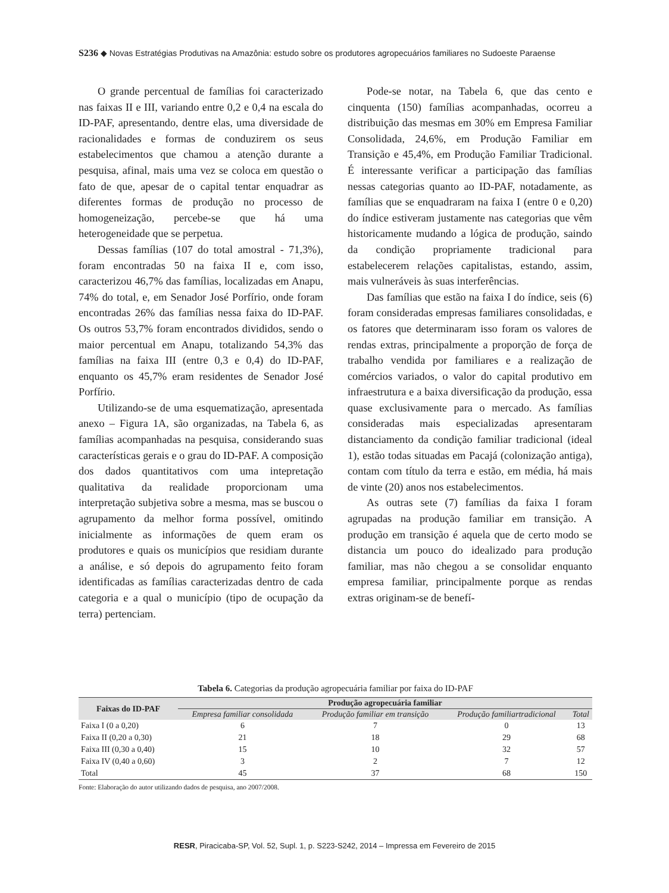S236 ◆ Novas Estratégias Produtivas na Amazônia: estudo sobre os produtores agropecuários familiares no Sudoeste Paraense
O grande percentual de famílias foi caracterizado nas faixas II e III, variando entre 0,2 e 0,4 na escala do ID-PAF, apresentando, dentre elas, uma diversidade de racionalidades e formas de conduzirem os seus estabelecimentos que chamou a atenção durante a pesquisa, afinal, mais uma vez se coloca em questão o fato de que, apesar de o capital tentar enquadrar as diferentes formas de produção no processo de homogeneização, percebe-se que há uma heterogeneidade que se perpetua.
Dessas famílias (107 do total amostral - 71,3%), foram encontradas 50 na faixa II e, com isso, caracterizou 46,7% das famílias, localizadas em Anapu, 74% do total, e, em Senador José Porfírio, onde foram encontradas 26% das famílias nessa faixa do ID-PAF. Os outros 53,7% foram encontrados divididos, sendo o maior percentual em Anapu, totalizando 54,3% das famílias na faixa III (entre 0,3 e 0,4) do ID-PAF, enquanto os 45,7% eram residentes de Senador José Porfírio.
Utilizando-se de uma esquematização, apresentada anexo – Figura 1A, são organizadas, na Tabela 6, as famílias acompanhadas na pesquisa, considerando suas características gerais e o grau do ID-PAF. A composição dos dados quantitativos com uma intepretação qualitativa da realidade proporcionam uma interpretação subjetiva sobre a mesma, mas se buscou o agrupamento da melhor forma possível, omitindo inicialmente as informações de quem eram os produtores e quais os municípios que residiam durante a análise, e só depois do agrupamento feito foram identificadas as famílias caracterizadas dentro de cada categoria e a qual o município (tipo de ocupação da terra) pertenciam.
Pode-se notar, na Tabela 6, que das cento e cinquenta (150) famílias acompanhadas, ocorreu a distribuição das mesmas em 30% em Empresa Familiar Consolidada, 24,6%, em Produção Familiar em Transição e 45,4%, em Produção Familiar Tradicional. É interessante verificar a participação das famílias nessas categorias quanto ao ID-PAF, notadamente, as famílias que se enquadraram na faixa I (entre 0 e 0,20) do índice estiveram justamente nas categorias que vêm historicamente mudando a lógica de produção, saindo da condição propriamente tradicional para estabelecerem relações capitalistas, estando, assim, mais vulneráveis às suas interferências.
Das famílias que estão na faixa I do índice, seis (6) foram consideradas empresas familiares consolidadas, e os fatores que determinaram isso foram os valores de rendas extras, principalmente a proporção de força de trabalho vendida por familiares e a realização de comércios variados, o valor do capital produtivo em infraestrutura e a baixa diversificação da produção, essa quase exclusivamente para o mercado. As famílias consideradas mais especializadas apresentaram distanciamento da condição familiar tradicional (ideal 1), estão todas situadas em Pacajá (colonização antiga), contam com título da terra e estão, em média, há mais de vinte (20) anos nos estabelecimentos.
As outras sete (7) famílias da faixa I foram agrupadas na produção familiar em transição. A produção em transição é aquela que de certo modo se distancia um pouco do idealizado para produção familiar, mas não chegou a se consolidar enquanto empresa familiar, principalmente porque as rendas extras originam-se de benefí-
Tabela 6. Categorias da produção agropecuária familiar por faixa do ID-PAF
| Faixas do ID-PAF | Produção agropecuária familiar | | | |
| --- | --- | --- | --- | --- |
| | Empresa familiar consolidada | Produção familiar em transição | Produção familiartradicional | Total |
| Faixa I (0 a 0,20) | 6 | 7 | 0 | 13 |
| Faixa II (0,20 a 0,30) | 21 | 18 | 29 | 68 |
| Faixa III (0,30 a 0,40) | 15 | 10 | 32 | 57 |
| Faixa IV (0,40 a 0,60) | 3 | 2 | 7 | 12 |
| Total | 45 | 37 | 68 | 150 |
Fonte: Elaboração do autor utilizando dados de pesquisa, ano 2007/2008.
RESR, Piracicaba-SP, Vol. 52, Supl. 1, p. S223-S242, 2014 – Impressa em Fevereiro de 2015